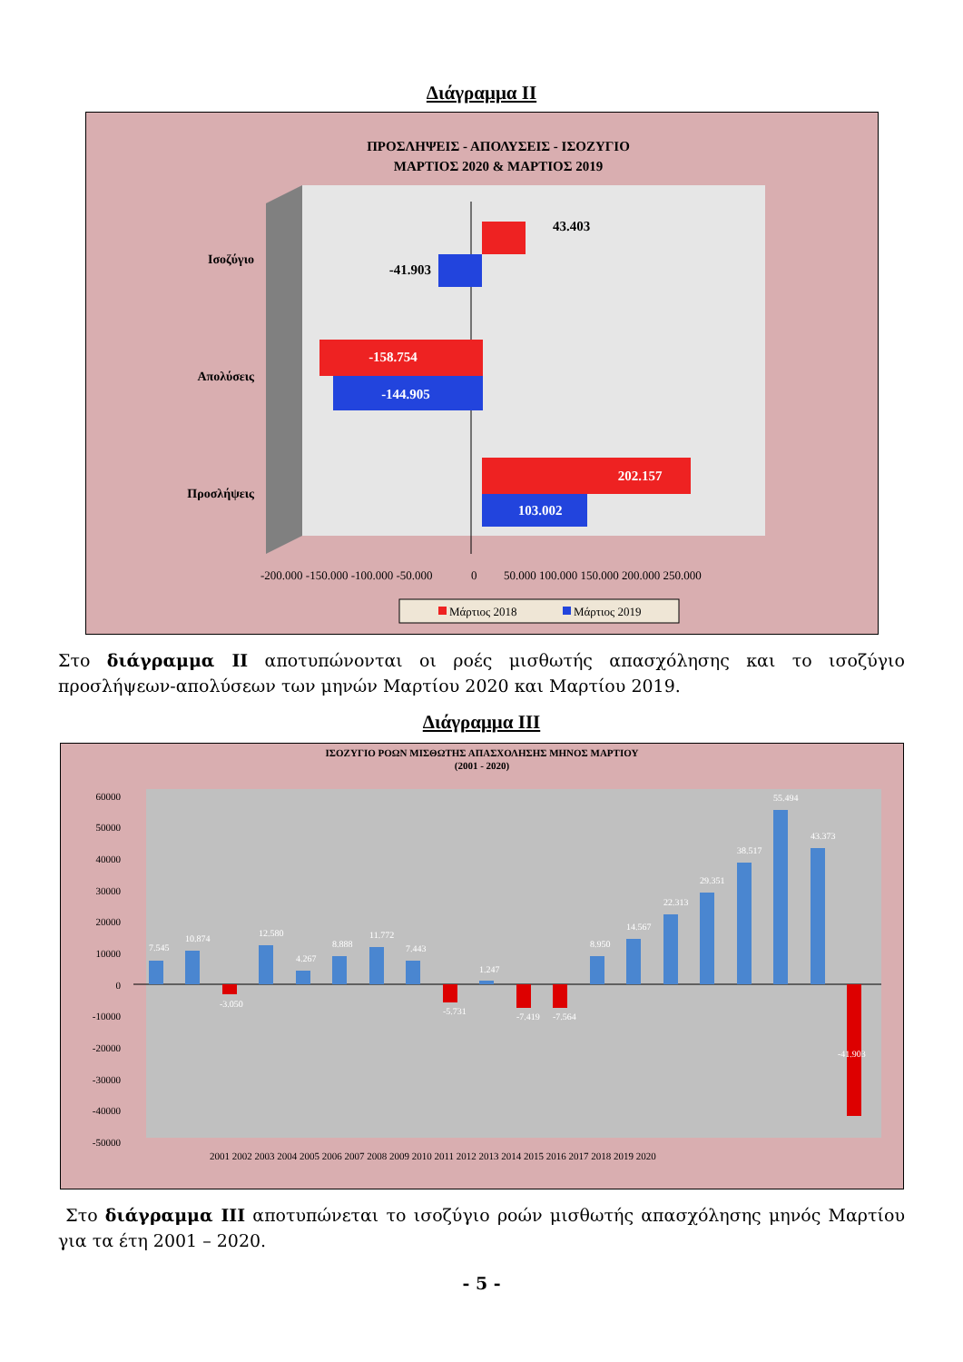Διάγραμμα ΙΙ
ΠΡΟΣΛΗΨΕΙΣ - ΑΠΟΛΥΣΕΙΣ - ΙΣΟΖΥΓΙΟ
ΜΑΡΤΙΟΣ 2020 & ΜΑΡΤΙΟΣ 2019
Ισοζύγιο
Απολύσεις
Προσλήψεις
43.403
-41.903
-158.754
-144.905
202.157
103.002
-200.000 -150.000 -100.000 -50.000
0
50.000 100.000 150.000 200.000 250.000
Μάρτιος 2018
Μάρτιος 2019
Στο διάγραμμα ΙΙ αποτυπώνονται οι ροές μισθωτής απασχόλησης και το ισοζύγιο προσλήψεων-απολύσεων των μηνών Μαρτίου 2020 και Μαρτίου 2019.
Διάγραμμα ΙΙΙ
ΙΣΟΖΥΓΙΟ ΡΟΩΝ ΜΙΣΘΩΤΗΣ ΑΠΑΣΧΟΛΗΣΗΣ ΜΗΝΟΣ ΜΑΡΤΙΟΥ
(2001 - 2020)
60000
50000
40000
30000
20000
10000
0
-10000
-20000
-30000
-40000
-50000
2001 2002 2003 2004 2005 2006 2007 2008 2009 2010 2011 2012 2013 2014 2015 2016 2017 2018 2019 2020
7.545
10.874
-3.050
12.580
4.267
8.888
11.772
7.443
-5.731
1.247
-7.419
-7.564
8.950
14.567
22.313
29.351
38.517
55.494
43.373
-41.903
Στο διάγραμμα ΙΙΙ αποτυπώνεται το ισοζύγιο ροών μισθωτής απασχόλησης μηνός Μαρτίου για τα έτη 2001 – 2020.
- 5 -